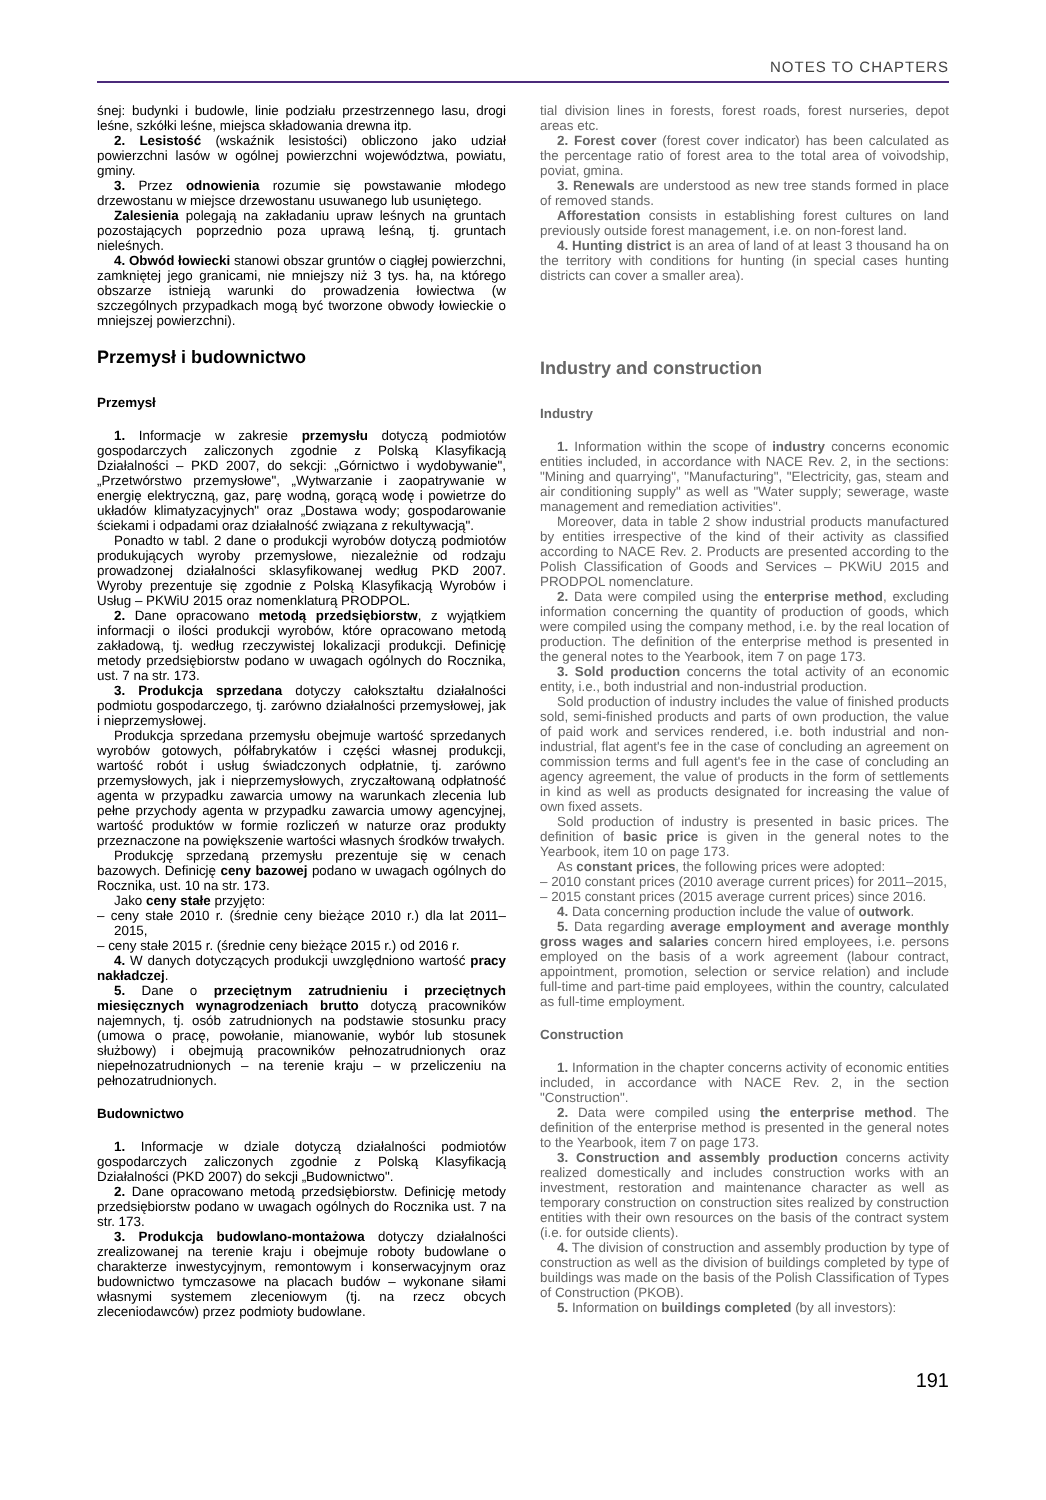NOTES TO CHAPTERS
śnej: budynki i budowle, linie podziału przestrzennego lasu, drogi leśne, szkółki leśne, miejsca składowania drewna itp.
2. Lesistość (wskaźnik lesistości) obliczono jako udział powierzchni lasów w ogólnej powierzchni województwa, powiatu, gminy.
3. Przez odnowienia rozumie się powstawanie młodego drzewostanu w miejsce drzewostanu usuwanego lub usuniętego.
Zalesienia polegają na zakładaniu upraw leśnych na gruntach pozostających poprzednio poza uprawą leśną, tj. gruntach nieleśnych.
4. Obwód łowiecki stanowi obszar gruntów o ciągłej powierzchni, zamkniętej jego granicami, nie mniejszy niż 3 tys. ha, na którego obszarze istnieją warunki do prowadzenia łowiectwa (w szczególnych przypadkach mogą być tworzone obwody łowieckie o mniejszej powierzchni).
Przemysł i budownictwo
Przemysł
1. Informacje w zakresie przemysłu dotyczą podmiotów gospodarczych zaliczonych zgodnie z Polską Klasyfikacją Działalności – PKD 2007, do sekcji: „Górnictwo i wydobywanie", „Przetwórstwo przemysłowe", „Wytwarzanie i zaopatrywanie w energię elektryczną, gaz, parę wodną, gorącą wodę i powietrze do układów klimatyzacyjnych" oraz „Dostawa wody; gospodarowanie ściekami i odpadami oraz działalność związana z rekultywacją".
Ponadto w tabl. 2 dane o produkcji wyrobów dotyczą podmiotów produkujących wyroby przemysłowe, niezależnie od rodzaju prowadzonej działalności sklasyfikowanej według PKD 2007. Wyroby prezentuje się zgodnie z Polską Klasyfikacją Wyrobów i Usług – PKWiU 2015 oraz nomenklaturą PRODPOL.
2. Dane opracowano metodą przedsiębiorstw, z wyjątkiem informacji o ilości produkcji wyrobów, które opracowano metodą zakładową, tj. według rzeczywistej lokalizacji produkcji. Definicję metody przedsiębiorstw podano w uwagach ogólnych do Rocznika, ust. 7 na str. 173.
3. Produkcja sprzedana dotyczy całokształtu działalności podmiotu gospodarczego, tj. zarówno działalności przemysłowej, jak i nieprzemysłowej.
Produkcja sprzedana przemysłu obejmuje wartość sprzedanych wyrobów gotowych, półfabrykatów i części własnej produkcji, wartość robót i usług świadczonych odpłatnie, tj. zarówno przemysłowych, jak i nieprzemysłowych, zryczałtowaną odpłatność agenta w przypadku zawarcia umowy na warunkach zlecenia lub pełne przychody agenta w przypadku zawarcia umowy agencyjnej, wartość produktów w formie rozliczeń w naturze oraz produkty przeznaczone na powiększenie wartości własnych środków trwałych.
Produkcję sprzedaną przemysłu prezentuje się w cenach bazowych. Definicję ceny bazowej podano w uwagach ogólnych do Rocznika, ust. 10 na str. 173.
Jako ceny stałe przyjęto:
– ceny stałe 2010 r. (średnie ceny bieżące 2010 r.) dla lat 2011–2015,
– ceny stałe 2015 r. (średnie ceny bieżące 2015 r.) od 2016 r.
4. W danych dotyczących produkcji uwzględniono wartość pracy nakładczej.
5. Dane o przeciętnym zatrudnieniu i przeciętnych miesięcznych wynagrodzeniach brutto dotyczą pracowników najemnych, tj. osób zatrudnionych na podstawie stosunku pracy (umowa o pracę, powołanie, mianowanie, wybór lub stosunek służbowy) i obejmują pracowników pełnozatrudnionych oraz niepełnozatrudnionych – na terenie kraju – w przeliczeniu na pełnozatrudnionych.
Budownictwo
1. Informacje w dziale dotyczą działalności podmiotów gospodarczych zaliczonych zgodnie z Polską Klasyfikacją Działalności (PKD 2007) do sekcji „Budownictwo".
2. Dane opracowano metodą przedsiębiorstw. Definicję metody przedsiębiorstw podano w uwagach ogólnych do Rocznika ust. 7 na str. 173.
3. Produkcja budowlano-montażowa dotyczy działalności zrealizowanej na terenie kraju i obejmuje roboty budowlane o charakterze inwestycyjnym, remontowym i konserwacyjnym oraz budownictwo tymczasowe na placach budów – wykonane siłami własnymi systemem zleceniowym (tj. na rzecz obcych zleceniodawców) przez podmioty budowlane.
tial division lines in forests, forest roads, forest nurseries, depot areas etc.
2. Forest cover (forest cover indicator) has been calculated as the percentage ratio of forest area to the total area of voivodship, poviat, gmina.
3. Renewals are understood as new tree stands formed in place of removed stands.
Afforestation consists in establishing forest cultures on land previously outside forest management, i.e. on non-forest land.
4. Hunting district is an area of land of at least 3 thousand ha on the territory with conditions for hunting (in special cases hunting districts can cover a smaller area).
Industry and construction
Industry
1. Information within the scope of industry concerns economic entities included, in accordance with NACE Rev. 2, in the sections: "Mining and quarrying", "Manufacturing", "Electricity, gas, steam and air conditioning supply" as well as "Water supply; sewerage, waste management and remediation activities".
Moreover, data in table 2 show industrial products manufactured by entities irrespective of the kind of their activity as classified according to NACE Rev. 2. Products are presented according to the Polish Classification of Goods and Services – PKWiU 2015 and PRODPOL nomenclature.
2. Data were compiled using the enterprise method, excluding information concerning the quantity of production of goods, which were compiled using the company method, i.e. by the real location of production. The definition of the enterprise method is presented in the general notes to the Yearbook, item 7 on page 173.
3. Sold production concerns the total activity of an economic entity, i.e., both industrial and non-industrial production.
Sold production of industry includes the value of finished products sold, semi-finished products and parts of own production, the value of paid work and services rendered, i.e. both industrial and non-industrial, flat agent's fee in the case of concluding an agreement on commission terms and full agent's fee in the case of concluding an agency agreement, the value of products in the form of settlements in kind as well as products designated for increasing the value of own fixed assets.
Sold production of industry is presented in basic prices. The definition of basic price is given in the general notes to the Yearbook, item 10 on page 173.
As constant prices, the following prices were adopted:
– 2010 constant prices (2010 average current prices) for 2011–2015,
– 2015 constant prices (2015 average current prices) since 2016.
4. Data concerning production include the value of outwork.
5. Data regarding average employment and average monthly gross wages and salaries concern hired employees, i.e. persons employed on the basis of a work agreement (labour contract, appointment, promotion, selection or service relation) and include full-time and part-time paid employees, within the country, calculated as full-time employment.
Construction
1. Information in the chapter concerns activity of economic entities included, in accordance with NACE Rev. 2, in the section "Construction".
2. Data were compiled using the enterprise method. The definition of the enterprise method is presented in the general notes to the Yearbook, item 7 on page 173.
3. Construction and assembly production concerns activity realized domestically and includes construction works with an investment, restoration and maintenance character as well as temporary construction on construction sites realized by construction entities with their own resources on the basis of the contract system (i.e. for outside clients).
4. The division of construction and assembly production by type of construction as well as the division of buildings completed by type of buildings was made on the basis of the Polish Classification of Types of Construction (PKOB).
5. Information on buildings completed (by all investors):
191